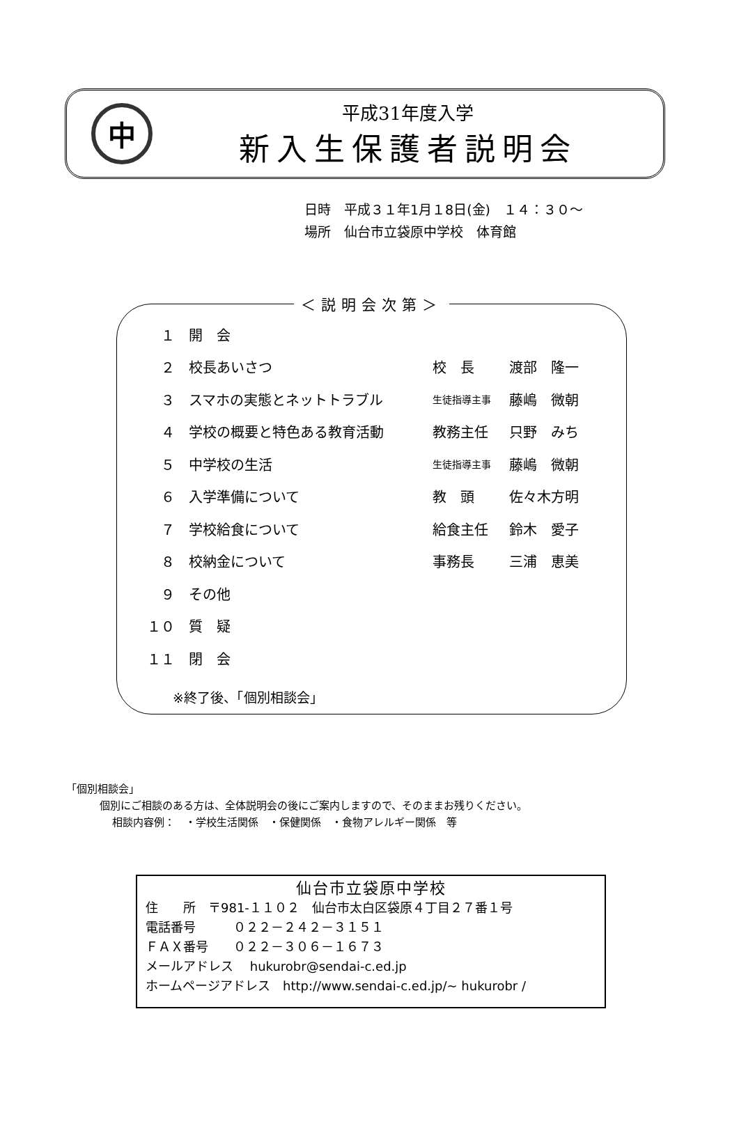中
平成31年度入学
新入生保護者説明会
日時　平成３１年1月１8日(金)　１４：３０～
場所　仙台市立袋原中学校　体育館
＜説明会次第＞
| １ | 開 会 | | |
| ２ | 校長あいさつ | 校 長 | 渡部 隆一 |
| ３ | スマホの実態とネットトラブル | 生徒指導主事 | 藤嶋 微朝 |
| ４ | 学校の概要と特色ある教育活動 | 教務主任 | 只野 みち |
| ５ | 中学校の生活 | 生徒指導主事 | 藤嶋 微朝 |
| ６ | 入学準備について | 教 頭 | 佐々木方明 |
| ７ | 学校給食について | 給食主任 | 鈴木 愛子 |
| ８ | 校納金について | 事務長 | 三浦 恵美 |
| ９ | その他 | | |
| １０ | 質 疑 | | |
| １１ | 閉 会 | | |
※終了後、「個別相談会」
「個別相談会」
個別にご相談のある方は、全体説明会の後にご案内しますので、そのままお残りください。
相談内容例：　・学校生活関係　・保健関係　・食物アレルギー関係　等
仙台市立袋原中学校
住　　所　〒981-１１０２　仙台市太白区袋原４丁目２７番１号
電話番号　　　０２２－２４２－３１５１
ＦＡＸ番号　　０２２－３０６－１６７３
メールアドレス　 hukurobr@sendai-c.ed.jp
ホームページアドレス　http://www.sendai-c.ed.jp/~ hukurobr /